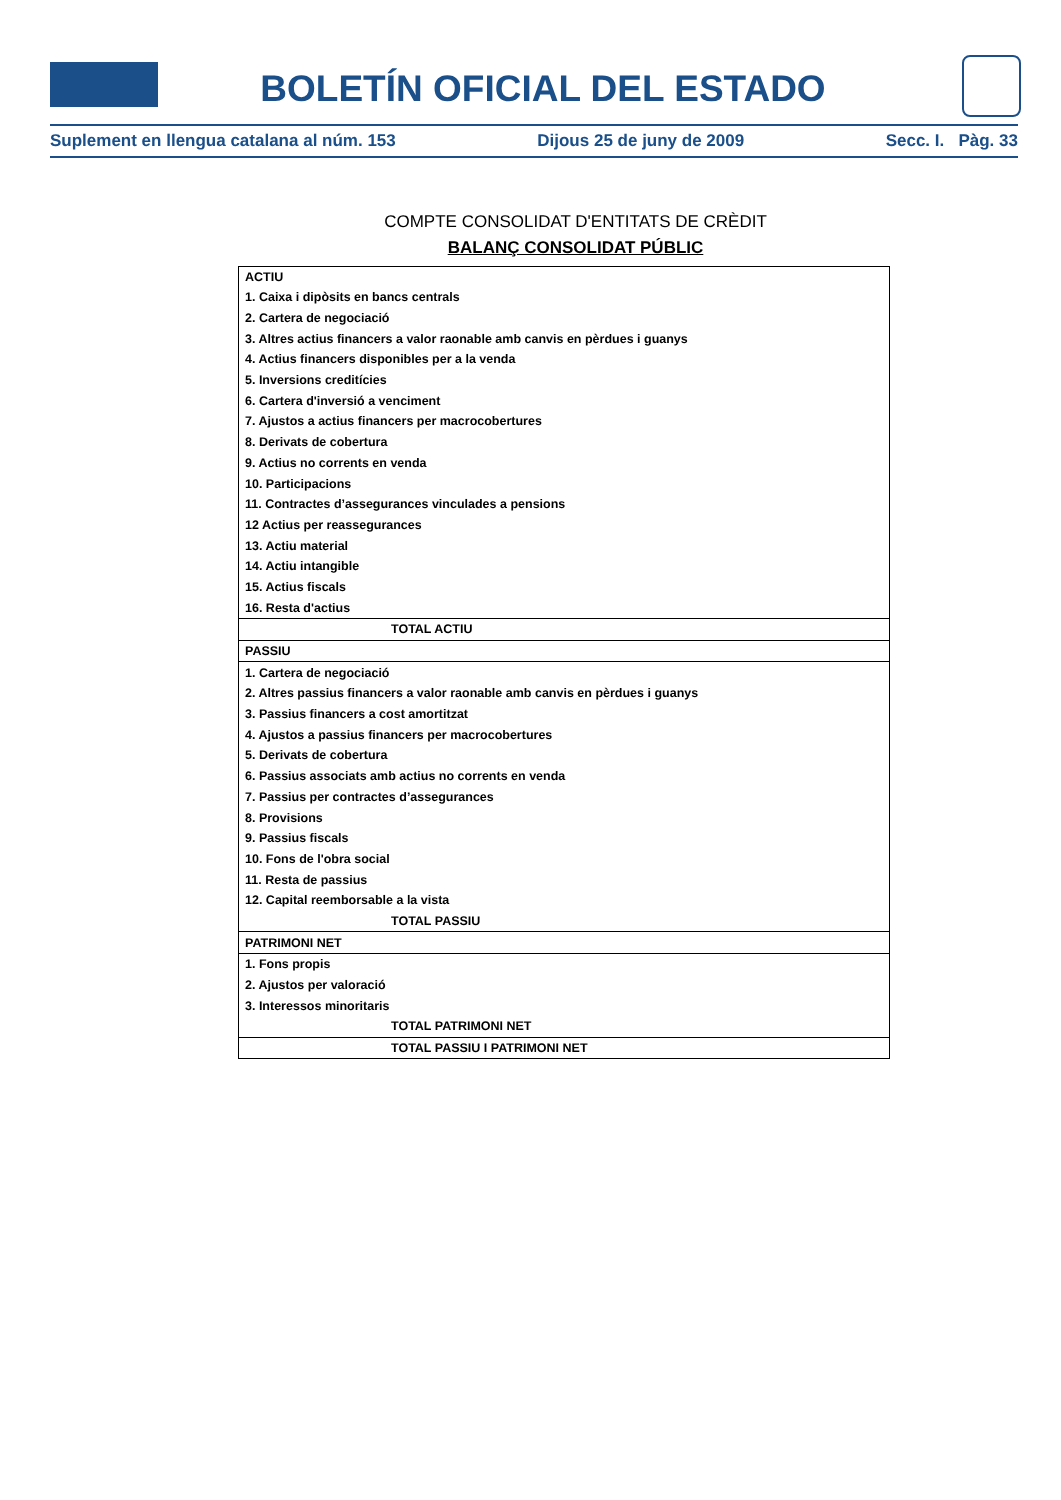BOLETÍN OFICIAL DEL ESTADO
Suplement en llengua catalana al núm. 153 Dijous 25 de juny de 2009 Secc. I. Pàg. 33
COMPTE CONSOLIDAT D'ENTITATS DE CRÈDIT
BALANÇ CONSOLIDAT PÚBLIC
| ACTIU |
| --- |
| 1. Caixa i dipòsits en bancs centrals |
| 2. Cartera de negociació |
| 3. Altres actius financers a valor raonable amb canvis en pèrdues i guanys |
| 4. Actius financers disponibles per a la venda |
| 5. Inversions creditícies |
| 6. Cartera d'inversió a venciment |
| 7. Ajustos a actius financers per macrocobertures |
| 8. Derivats de cobertura |
| 9. Actius no corrents en venda |
| 10. Participacions |
| 11. Contractes d’assegurances vinculades a pensions |
| 12 Actius per reassegurances |
| 13. Actiu material |
| 14. Actiu intangible |
| 15. Actius fiscals |
| 16. Resta d'actius |
| TOTAL ACTIU |
| PASSIU |
| 1. Cartera de negociació |
| 2. Altres passius financers a valor raonable amb canvis en pèrdues i guanys |
| 3. Passius financers a cost amortitzat |
| 4. Ajustos a passius financers per macrocobertures |
| 5. Derivats de cobertura |
| 6. Passius associats amb actius no corrents en venda |
| 7. Passius per contractes d’assegurances |
| 8. Provisions |
| 9. Passius fiscals |
| 10. Fons de l'obra social |
| 11. Resta de passius |
| 12. Capital reemborsable a la vista |
| TOTAL PASSIU |
| PATRIMONI NET |
| 1. Fons propis |
| 2. Ajustos per valoració |
| 3. Interessos minoritaris |
| TOTAL PATRIMONI NET |
| TOTAL PASSIU I PATRIMONI NET |